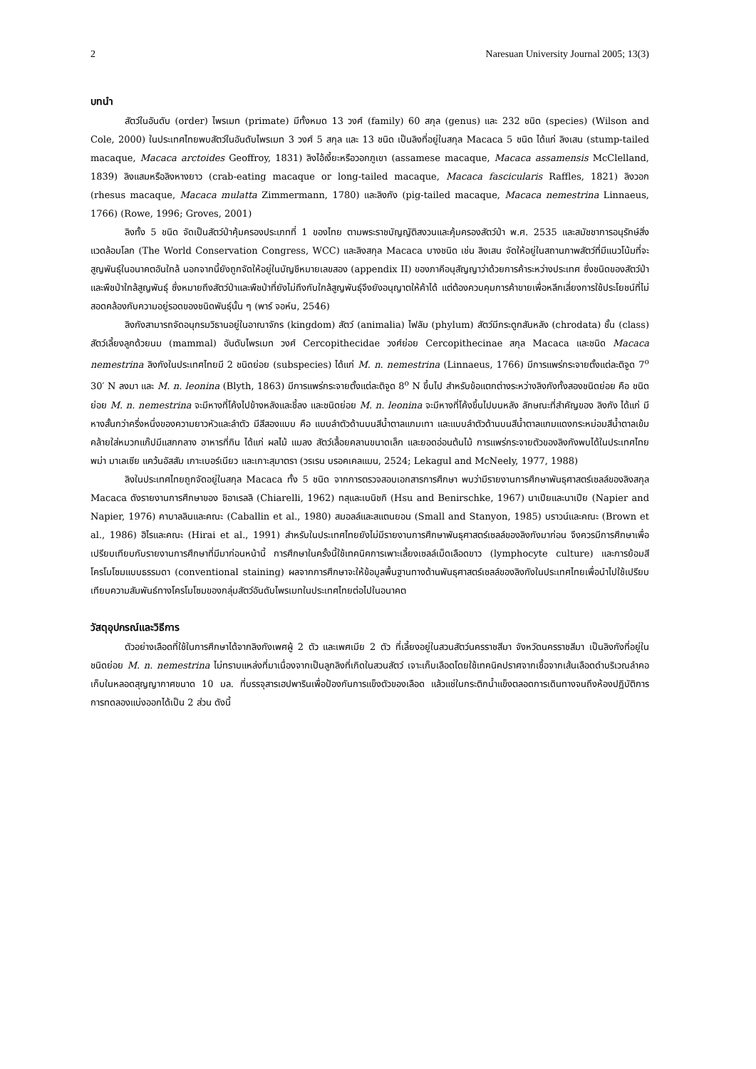2 Naresuan University Journal 2005; 13(3)
บทนำ
สัตว์ในอันดับ (order) ไพรเมท (primate) มีทั้งหมด 13 วงศ์ (family) 60 สกุล (genus) และ 232 ชนิด (species) (Wilson and Cole, 2000) ในประเทศไทยพบสัตว์ในอันดับไพรเมท 3 วงศ์ 5 สกุล และ 13 ชนิด เป็นลิงที่อยู่ในสกุล Macaca 5 ชนิด ได้แก่ ลิงเสน (stump-tailed macaque, Macaca arctoides Geoffroy, 1831) ลิงไอ้เงี้ยะหรือวอกภูเขา (assamese macaque, Macaca assamensis McClelland, 1839) ลิงแสมหรือลิงหางยาว (crab-eating macaque or long-tailed macaque, Macaca fascicularis Raffles, 1821) ลิงวอก (rhesus macaque, Macaca mulatta Zimmermann, 1780) และลิงกัง (pig-tailed macaque, Macaca nemestrina Linnaeus, 1766) (Rowe, 1996; Groves, 2001)
ลิงทั้ง 5 ชนิด จัดเป็นสัตว์ป่าคุ้มครองประเภทที่ 1 ของไทย ตามพระราชบัญญัติสงวนและคุ้มครองสัตว์ป่า พ.ศ. 2535 และสมัชชาการอนุรักษ์สิ่งแวดล้อมโลก (The World Conservation Congress, WCC) และลิงสกุล Macaca บางชนิด เช่น ลิงเสน จัดให้อยู่ในสถานภาพสัตว์ที่มีแนวโน้มที่จะสูญพันธุ์ในอนาคตอันใกล้ นอกจากนี้ยังถูกจัดให้อยู่ในบัญชีหมายเลขสอง (appendix II) ของภาคีอนุสัญญาว่าด้วยการค้าระหว่างประเทศ ซึ่งชนิดของสัตว์ป่าและพืชป่าใกล้สูญพันธุ์ ซึ่งหมายถึงสัตว์ป่าและพืชป่าที่ยังไม่ถึงกับใกล้สูญพันธุ์จึงยังอนุญาตให้ค้าได้ แต่ต้องควบคุมการค้าขายเพื่อหลีกเลี่ยงการใช้ประโยชน์ที่ไม่สอดคล้องกับความอยู่รอดของชนิดพันธุ์นั้น ๆ (พาร์ จอห์น, 2546)
ลิงกังสามารถจัดอนุกรมวิธานอยู่ในอาณาจักร (kingdom) สัตว์ (animalia) ไฟลัม (phylum) สัตว์มีกระดูกสันหลัง (chrodata) ชั้น (class) สัตว์เลี้ยงลูกด้วยนม (mammal) อันดับไพรเมท วงศ์ Cercopithecidae วงศ์ย่อย Cercopithecinae สกุล Macaca และชนิด Macaca nemestrina ลิงกังในประเทศไทยมี 2 ชนิดย่อย (subspecies) ได้แก่ M. n. nemestrina (Linnaeus, 1766) มีการแพร่กระจายตั้งแต่ละติจูด 7<sup>o</sup> 30′ N ลงมา และ M. n. leonina (Blyth, 1863) มีการแพร่กระจายตั้งแต่ละติจูด 8<sup>o</sup> N ขึ้นไป สำหรับข้อแตกต่างระหว่างลิงกังทั้งสองชนิดย่อย คือ ชนิดย่อย M. n. nemestrina จะมีหางที่โค้งไปข้างหลังและชี้ลง และชนิดย่อย M. n. leonina จะมีหางที่โค้งขึ้นไปบนหลัง ลักษณะที่สำคัญของ ลิงกัง ได้แก่ มีหางสั้นกว่าครึ่งหนึ่งของความยาวหัวและลำตัว มีสีสองแบบ คือ แบบลำตัวด้านบนสีน้ำตาลแกมเทา และแบบลำตัวด้านบนสีน้ำตาลแกมแดงกระหม่อมสีน้ำตาลเข้มคล้ายใส่หมวกแก๊ปมีแสกกลาง อาหารที่กิน ได้แก่ ผลไม้ แมลง สัตว์เลื้อยคลานขนาดเล็ก และยอดอ่อนต้นไม้ การแพร่กระจายตัวของลิงกังพบได้ในประเทศไทย พม่า มาเลเซีย แคว้นอัสสัม เกาะเบอร์เนียว และเกาะสุมาตรา (วรเรน บรอคเคลแมน, 2524; Lekagul and McNeely, 1977, 1988)
ลิงในประเทศไทยถูกจัดอยู่ในสกุล Macaca ทั้ง 5 ชนิด จากการตรวจสอบเอกสารการศึกษา พบว่ามีรายงานการศึกษาพันธุศาสตร์เซลล์ของลิงสกุล Macaca ดังรายงานการศึกษาของ ชิอาเรลลิ (Chiarelli, 1962) ทสุและเบนิชกิ (Hsu and Benirschke, 1967) นาเปียและนาเปีย (Napier and Napier, 1976) คาบาลลินและคณะ (Caballin et al., 1980) สมอลล์และสแตนยอน (Small and Stanyon, 1985) บราวน์และคณะ (Brown et al., 1986) ฮิไรและคณะ (Hirai et al., 1991) สำหรับในประเทศไทยยังไม่มีรายงานการศึกษาพันธุศาสตร์เซลล์ของลิงกังมาก่อน จึงควรมีการศึกษาเพื่อเปรียบเทียบกับรายงานการศึกษาที่มีมาก่อนหน้านี้ การศึกษาในครั้งนี้ใช้เทคนิคการเพาะเลี้ยงเซลล์เม็ดเลือดขาว (lymphocyte culture) และการย้อมสีโครโมโซมแบบธรรมดา (conventional staining) ผลจากการศึกษาจะให้ข้อมูลพื้นฐานทางด้านพันธุศาสตร์เซลล์ของลิงกังในประเทศไทยเพื่อนำไปใช้เปรียบเทียบความสัมพันธ์ทางโครโมโซมของกลุ่มสัตว์อันดับไพรเมทในประเทศไทยต่อไปในอนาคต
วัสดุอุปกรณ์และวิธีการ
ตัวอย่างเลือดที่ใช้ในการศึกษาได้จากลิงกังเพศผู้ 2 ตัว และเพศเมีย 2 ตัว ที่เลี้ยงอยู่ในสวนสัตว์นครราชสีมา จังหวัดนครราชสีมา เป็นลิงกังที่อยู่ในชนิดย่อย M. n. nemestrina ไม่ทราบแหล่งที่มาเนื่องจากเป็นลูกลิงที่เกิดในสวนสัตว์ เจาะเก็บเลือดโดยใช้เทคนิคปราศจากเชื้อจากเส้นเลือดดำบริเวณลำคอ เก็บในหลอดสุญญากาศขนาด 10 มล. ที่บรรจุสารเฮปพารินเพื่อป้องกันการแข็งตัวของเลือด แล้วแช่ในกระติกน้ำแข็งตลอดการเดินทางจนถึงห้องปฏิบัติการ การทดลองแบ่งออกได้เป็น 2 ส่วน ดังนี้